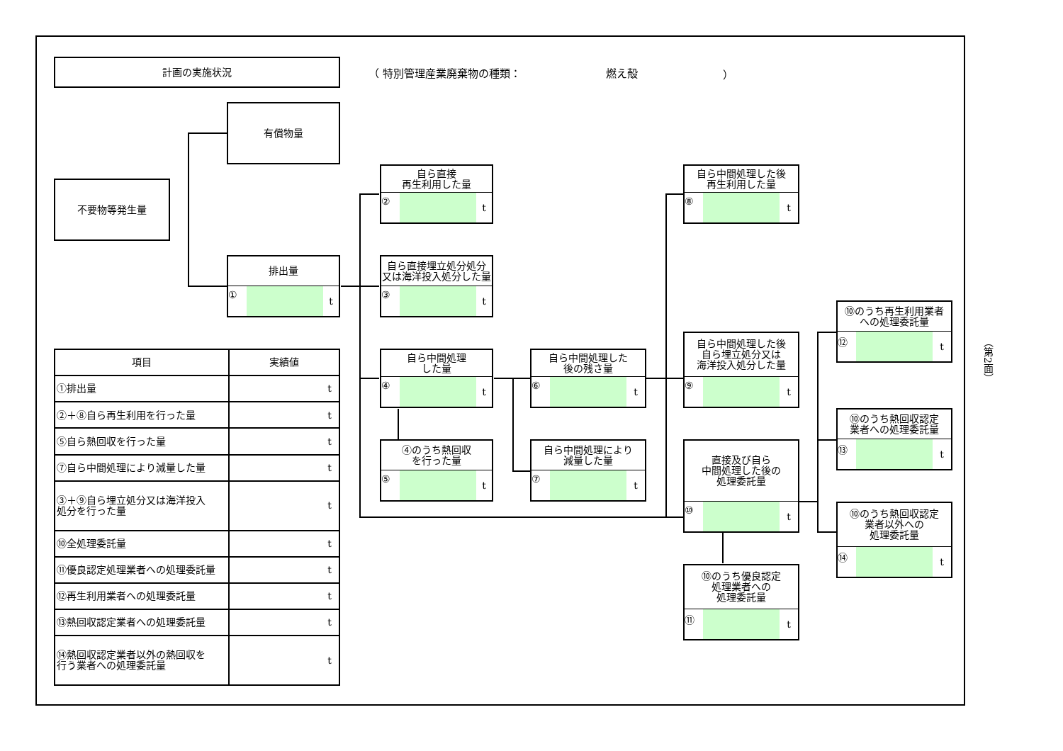計画の実施状況
（ 特別管理産業廃棄物の種類： 燃え殻 ）
有償物量
不要物等発生量
排出量
① t
自ら直接
再生利用した量
② t
自ら直接埋立処分処分
又は海洋投入処分した量
③ t
自ら中間処理
した量
④ t
④のうち熱回収
を行った量
⑤ t
自ら中間処理した
後の残さ量
⑥ t
自ら中間処理により
減量した量
⑦ t
自ら中間処理した後
再生利用した量
⑧ t
自ら中間処理した後
自ら埋立処分又は
海洋投入処分した量
⑨ t
直接及び自ら
中間処理した後の
処理委託量
⑩ t
⑩のうち優良認定
処理業者への
処理委託量
⑪ t
⑩のうち再生利用業者
への処理委託量
⑫ t
⑩のうち熱回収認定
業者への処理委託量
⑬ t
⑩のうち熱回収認定
業者以外への
処理委託量
⑭ t
| 項目 | 実績値 |
| --- | --- |
| ①排出量 | t |
| ②＋⑧自ら再生利用を行った量 | t |
| ⑤自ら熱回収を行った量 | t |
| ⑦自ら中間処理により減量した量 | t |
| ③＋⑨自ら埋立処分又は海洋投入 処分を行った量 | t |
| ⑩全処理委託量 | t |
| ⑪優良認定処理業者への処理委託量 | t |
| ⑫再生利用業者への処理委託量 | t |
| ⑬熱回収認定業者への処理委託量 | t |
| ⑭熱回収認定業者以外の熱回収を 行う業者への処理委託量 | t |
（第2面）